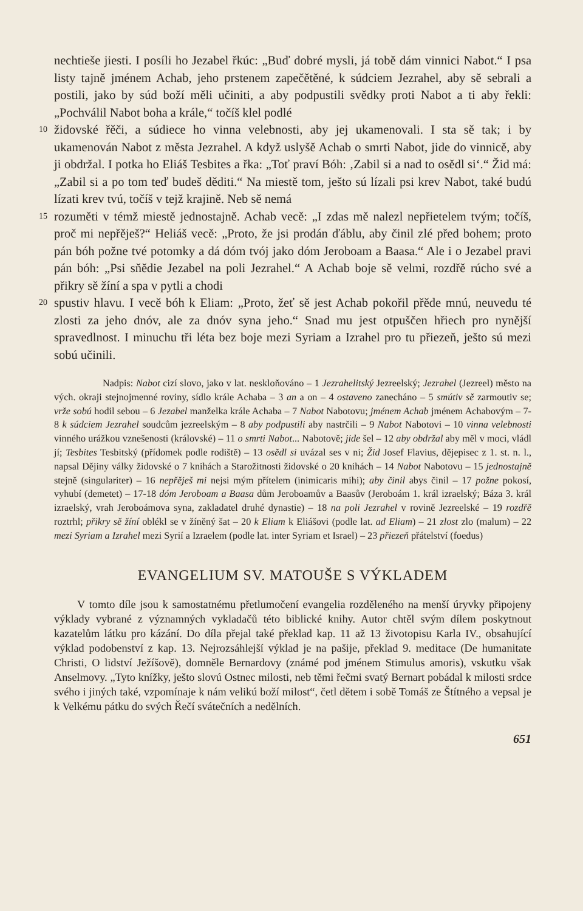nechtieše jiesti. I posíli ho Jezabel řkúc: „Buď dobré mysli, já tobě dám vinnici Nabot.“ I psa listy tajně jménem Achab, jeho prstenem zapečětěné, k súdciem Jezrahel, aby sě sebrali a postili, jako by súd boží měli učiniti, a aby podpustili svědky proti Nabot a ti aby řekli: „Pochválil Nabot boha a krále,“ točíš klel podlé
10 židovské řěči, a súdiece ho vinna velebnosti, aby jej ukamenovali. I sta sě tak; i by ukamenován Nabot z města Jezrahel. A když uslyšě Achab o smrti Nabot, jide do vinnicě, aby ji obdržal. I potka ho Eliáš Tesbites a řka: „Toť praví Bóh: ‚Zabil si a nad to osědl si‘.“ Žid má: „Zabil si a po tom teď budeš děditi.“ Na miestě tom, ješto sú lízali psi krev Nabot, také budú lízati krev tvú, točíš v tejž krajině. Neb sě nemá
15 rozuměti v témž miestě jednostajně. Achab vecě: „I zdas mě nalezl nepřietelem tvým; točíš, proč mi nepřěješ?“ Heliáš vecě: „Proto, že jsi prodán ďáblu, aby činil zlé před bohem; proto pán bóh požne tvé potomky a dá dóm tvój jako dóm Jeroboam a Baasa.“ Ale i o Jezabel pravi pán bóh: „Psi sňědie Jezabel na poli Jezrahel.“ A Achab boje sě velmi, rozdřě rúcho své a přikry sě žíní a spa v pytli a chodi
20 spustiv hlavu. I vecě bóh k Eliam: „Proto, žeť sě jest Achab pokořil přěde mnú, neuvedu té zlosti za jeho dnóv, ale za dnóv syna jeho.“ Snad mu jest otpuščen hřiech pro nynější spravedlnost. I minuchu tři léta bez boje mezi Syriam a Izrahel pro tu přiezeň, ješto sú mezi sobú učinili.
Nadpis: Nabot cizí slovo, jako v lat. neskloňováno – 1 Jezrahelitský Jezreelský; Jezrahel (Jezreel) město na vých. okraji stejnojmenné roviny, sídlo krále Achaba – 3 an a on – 4 ostaveno zanecháno – 5 smútiv sě zarmoutiv se; vrže sobú hodil sebou – 6 Jezabel manželka krále Achaba – 7 Nabot Nabotovu; jménem Achab jménem Achabovým – 7-8 k súdciem Jezrahel soudcům jezreelským – 8 aby podpustili aby nastrčili – 9 Nabot Nabotovi – 10 vinna velebnosti vinného urážkou vznešenosti (královské) – 11 o smrti Nabot... Nabotově; jide šel – 12 aby obdržal aby měl v moci, vládl jí; Tesbites Tesbitský (přídomek podle rodiště) – 13 osědl si uvázal ses v ni; Žid Josef Flavius, dějepisec z 1. st. n. l., napsal Dějiny války židovské o 7 knihách a Starožitnosti židovské o 20 knihách – 14 Nabot Nabotovu – 15 jednostajně stejně (singulariter) – 16 nepřěješ mi nejsi mým přítelem (inimicaris mihi); aby činil abys činil – 17 požne pokosí, vyhubí (demetet) – 17-18 dóm Jeroboam a Baasa dům Jeroboamův a Baasův (Jeroboám 1. král izraelský; Báza 3. král izraelský, vrah Jeroboámova syna, zakladatel druhé dynastie) – 18 na poli Jezrahel v rovině Jezreelské – 19 rozdřě roztrhl; přikry sě žíní oblékl se v žíněný šat – 20 k Eliam k Eliášovi (podle lat. ad Eliam) – 21 zlost zlo (malum) – 22 mezi Syriam a Izrahel mezi Syrií a Izraelem (podle lat. inter Syriam et Israel) – 23 přiezeň přátelství (foedus)
EVANGELIUM SV. MATOUŠE S VÝKLADEM
V tomto díle jsou k samostatnému přetlumočení evangelia rozděleného na menší úryvky připojeny výklady vybrané z významných vykladačů této biblické knihy. Autor chtěl svým dílem poskytnout kazatelům látku pro kázání. Do díla přejal také překlad kap. 11 až 13 životopisu Karla IV., obsahující výklad podobenství z kap. 13. Nejrozsáhlejší výklad je na pašije, překlad 9. meditace (De humanitate Christi, O lidství Ježíšově), domněle Bernardovy (známé pod jménem Stimulus amoris), vskutku však Anselmovy. „Tyto knížky, ješto slovú Ostnec milosti, neb těmi řečmi svatý Bernart pobádal k milosti srdce svého i jiných také, vzpomínaje k nám velikú boží milost“, četl dětem i sobě Tomáš ze Štítného a vepsal je k Velkému pátku do svých Řečí svátečních a nedělních.
651